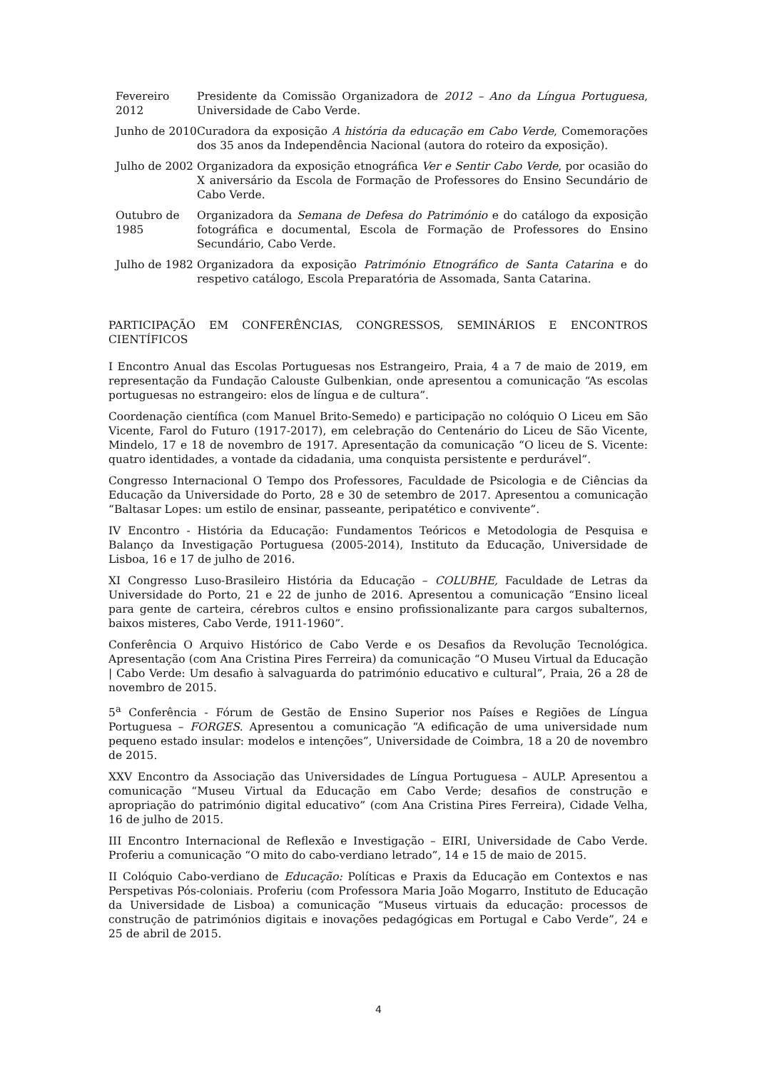| Fevereiro 2012 | Presidente da Comissão Organizadora de 2012 – Ano da Língua Portuguesa , Universidade de Cabo Verde. |
| Junho de 2010 | Curadora da exposição A história da educação em Cabo Verde , Comemorações dos 35 anos da Independência Nacional (autora do roteiro da exposição). |
| Julho de 2002 | Organizadora da exposição etnográfica Ver e Sentir Cabo Verde , por ocasião do X aniversário da Escola de Formação de Professores do Ensino Secundário de Cabo Verde. |
| Outubro de 1985 | Organizadora da Semana de Defesa do Património e do catálogo da exposição fotográfica e documental, Escola de Formação de Professores do Ensino Secundário, Cabo Verde. |
| Julho de 1982 | Organizadora da exposição Património Etnográfico de Santa Catarina e do respetivo catálogo, Escola Preparatória de Assomada, Santa Catarina. |
PARTICIPAÇÃO EM CONFERÊNCIAS, CONGRESSOS, SEMINÁRIOS E ENCONTROS CIENTÍFICOS
I Encontro Anual das Escolas Portuguesas nos Estrangeiro, Praia, 4 a 7 de maio de 2019, em representação da Fundação Calouste Gulbenkian, onde apresentou a comunicação “As escolas portuguesas no estrangeiro: elos de língua e de cultura”.
Coordenação científica (com Manuel Brito-Semedo) e participação no colóquio O Liceu em São Vicente, Farol do Futuro (1917-2017), em celebração do Centenário do Liceu de São Vicente, Mindelo, 17 e 18 de novembro de 1917. Apresentação da comunicação “O liceu de S. Vicente: quatro identidades, a vontade da cidadania, uma conquista persistente e perdurável”.
Congresso Internacional O Tempo dos Professores, Faculdade de Psicologia e de Ciências da Educação da Universidade do Porto, 28 e 30 de setembro de 2017. Apresentou a comunicação “Baltasar Lopes: um estilo de ensinar, passeante, peripatético e convivente”.
IV Encontro - História da Educação: Fundamentos Teóricos e Metodologia de Pesquisa e Balanço da Investigação Portuguesa (2005-2014), Instituto da Educação, Universidade de Lisboa, 16 e 17 de julho de 2016.
XI Congresso Luso-Brasileiro História da Educação – COLUBHE, Faculdade de Letras da Universidade do Porto, 21 e 22 de junho de 2016. Apresentou a comunicação “Ensino liceal para gente de carteira, cérebros cultos e ensino profissionalizante para cargos subalternos, baixos misteres, Cabo Verde, 1911-1960”.
Conferência O Arquivo Histórico de Cabo Verde e os Desafios da Revolução Tecnológica. Apresentação (com Ana Cristina Pires Ferreira) da comunicação “O Museu Virtual da Educação | Cabo Verde: Um desafio à salvaguarda do património educativo e cultural”, Praia, 26 a 28 de novembro de 2015.
5<sup>a</sup> Conferência - Fórum de Gestão de Ensino Superior nos Países e Regiões de Língua Portuguesa – FORGES. Apresentou a comunicação “A edificação de uma universidade num pequeno estado insular: modelos e intenções”, Universidade de Coimbra, 18 a 20 de novembro de 2015.
XXV Encontro da Associação das Universidades de Língua Portuguesa – AULP. Apresentou a comunicação “Museu Virtual da Educação em Cabo Verde; desafios de construção e apropriação do património digital educativo” (com Ana Cristina Pires Ferreira), Cidade Velha, 16 de julho de 2015.
III Encontro Internacional de Reflexão e Investigação – EIRI, Universidade de Cabo Verde. Proferiu a comunicação “O mito do cabo-verdiano letrado”, 14 e 15 de maio de 2015.
II Colóquio Cabo-verdiano de Educação: Políticas e Praxis da Educação em Contextos e nas Perspetivas Pós-coloniais. Proferiu (com Professora Maria João Mogarro, Instituto de Educação da Universidade de Lisboa) a comunicação “Museus virtuais da educação: processos de construção de patrimónios digitais e inovações pedagógicas em Portugal e Cabo Verde”, 24 e 25 de abril de 2015.
4